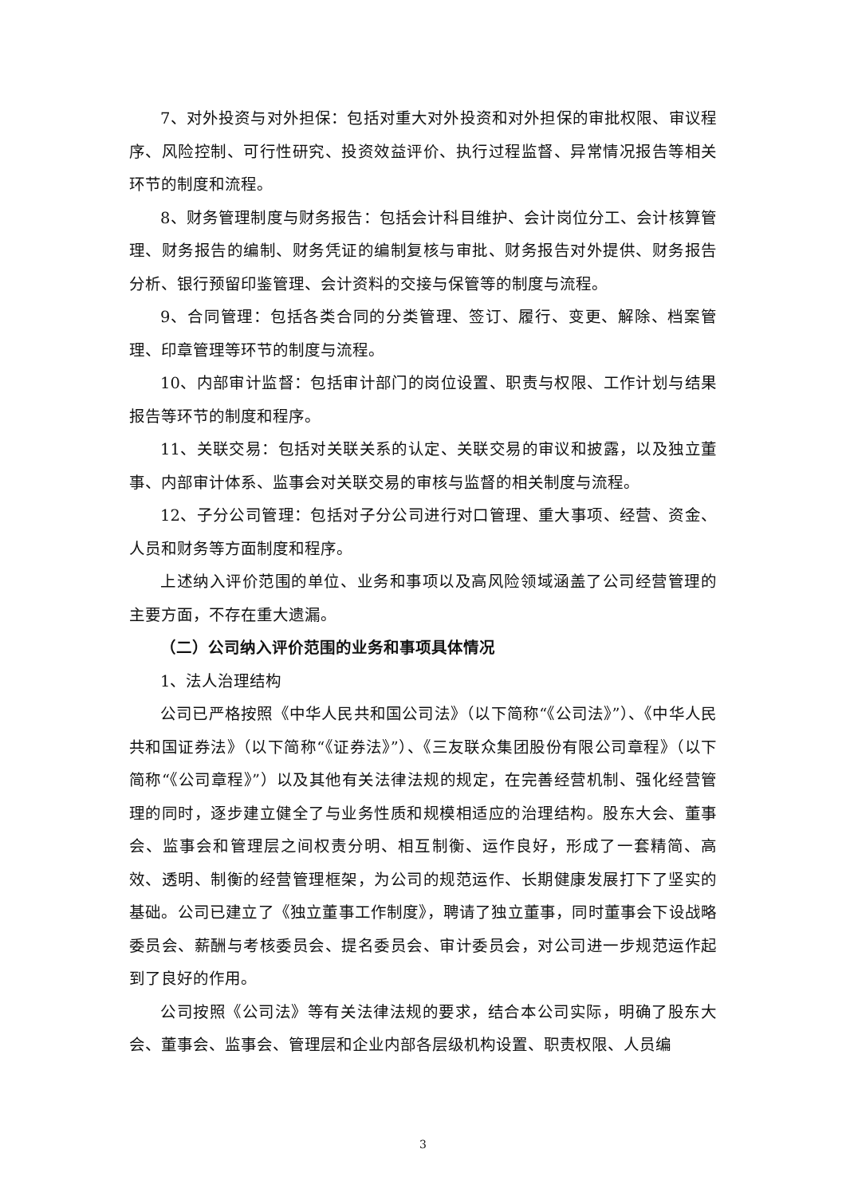7、对外投资与对外担保：包括对重大对外投资和对外担保的审批权限、审议程序、风险控制、可行性研究、投资效益评价、执行过程监督、异常情况报告等相关环节的制度和流程。
8、财务管理制度与财务报告：包括会计科目维护、会计岗位分工、会计核算管理、财务报告的编制、财务凭证的编制复核与审批、财务报告对外提供、财务报告分析、银行预留印鉴管理、会计资料的交接与保管等的制度与流程。
9、合同管理：包括各类合同的分类管理、签订、履行、变更、解除、档案管理、印章管理等环节的制度与流程。
10、内部审计监督：包括审计部门的岗位设置、职责与权限、工作计划与结果报告等环节的制度和程序。
11、关联交易：包括对关联关系的认定、关联交易的审议和披露，以及独立董事、内部审计体系、监事会对关联交易的审核与监督的相关制度与流程。
12、子分公司管理：包括对子分公司进行对口管理、重大事项、经营、资金、人员和财务等方面制度和程序。
上述纳入评价范围的单位、业务和事项以及高风险领域涵盖了公司经营管理的主要方面，不存在重大遗漏。
（二）公司纳入评价范围的业务和事项具体情况
1、法人治理结构
公司已严格按照《中华人民共和国公司法》（以下简称“《公司法》”）、《中华人民共和国证券法》（以下简称“《证券法》”）、《三友联众集团股份有限公司章程》（以下简称“《公司章程》”）以及其他有关法律法规的规定，在完善经营机制、强化经营管理的同时，逐步建立健全了与业务性质和规模相适应的治理结构。股东大会、董事会、监事会和管理层之间权责分明、相互制衡、运作良好，形成了一套精简、高效、透明、制衡的经营管理框架，为公司的规范运作、长期健康发展打下了坚实的基础。公司已建立了《独立董事工作制度》，聘请了独立董事，同时董事会下设战略委员会、薪酬与考核委员会、提名委员会、审计委员会，对公司进一步规范运作起到了良好的作用。
公司按照《公司法》等有关法律法规的要求，结合本公司实际，明确了股东大会、董事会、监事会、管理层和企业内部各层级机构设置、职责权限、人员编
3